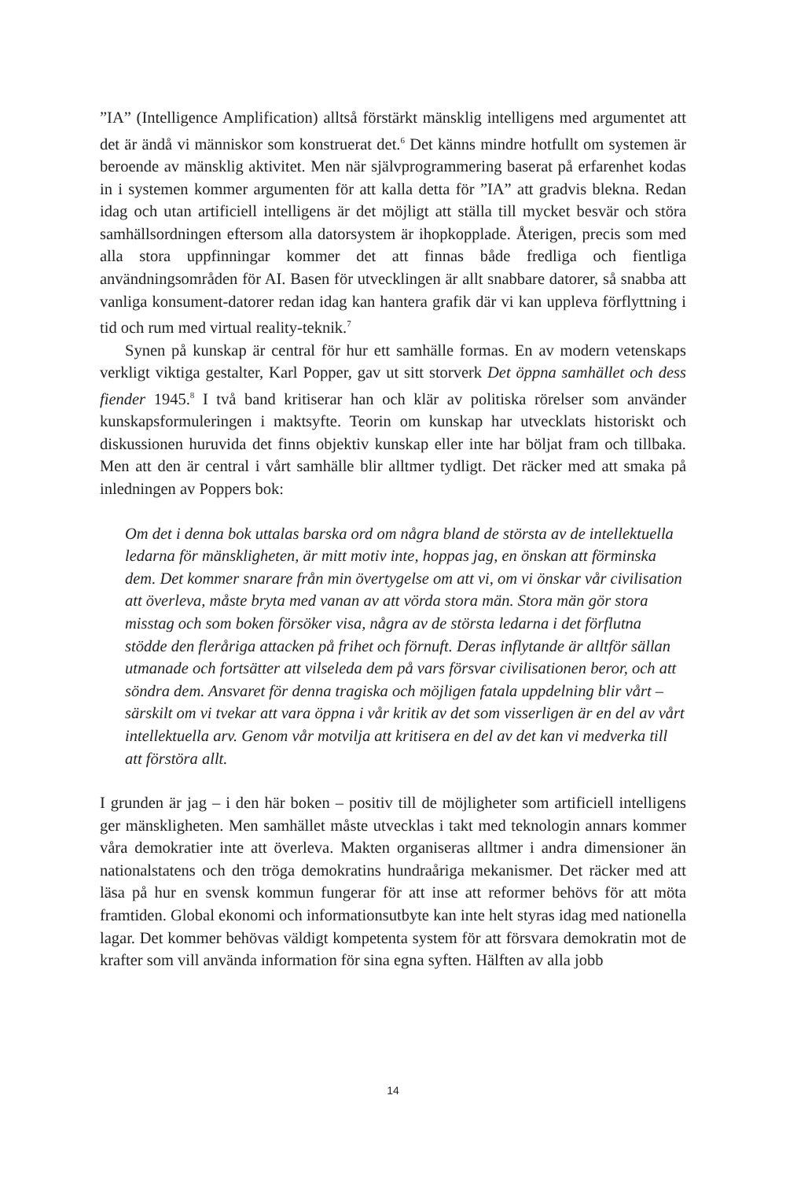”IA” (Intelligence Amplification) alltså förstärkt mänsklig intelligens med argumentet att det är ändå vi människor som konstruerat det.<sup>6</sup> Det känns mindre hotfullt om systemen är beroende av mänsklig aktivitet. Men när självprogrammering baserat på erfarenhet kodas in i systemen kommer argumenten för att kalla detta för ”IA” att gradvis blekna. Redan idag och utan artificiell intelligens är det möjligt att ställa till mycket besvär och störa samhällsordningen eftersom alla datorsystem är ihopkopplade. Återigen, precis som med alla stora uppfinningar kommer det att finnas både fredliga och fientliga användningsområden för AI. Basen för utvecklingen är allt snabbare datorer, så snabba att vanliga konsument-datorer redan idag kan hantera grafik där vi kan uppleva förflyttning i tid och rum med virtual reality-teknik.<sup>7</sup>
Synen på kunskap är central för hur ett samhälle formas. En av modern vetenskaps verkligt viktiga gestalter, Karl Popper, gav ut sitt storverk Det öppna samhället och dess fiender 1945.<sup>8</sup> I två band kritiserar han och klär av politiska rörelser som använder kunskapsformuleringen i maktsyfte. Teorin om kunskap har utvecklats historiskt och diskussionen huruvida det finns objektiv kunskap eller inte har böljat fram och tillbaka. Men att den är central i vårt samhälle blir alltmer tydligt. Det räcker med att smaka på inledningen av Poppers bok:
Om det i denna bok uttalas barska ord om några bland de största av de intellektuella ledarna för mänskligheten, är mitt motiv inte, hoppas jag, en önskan att förminska dem. Det kommer snarare från min övertygelse om att vi, om vi önskar vår civilisation att överleva, måste bryta med vanan av att vörda stora män. Stora män gör stora misstag och som boken försöker visa, några av de största ledarna i det förflutna stödde den fleråriga attacken på frihet och förnuft. Deras inflytande är alltför sällan utmanade och fortsätter att vilseleda dem på vars försvar civilisationen beror, och att söndra dem. Ansvaret för denna tragiska och möjligen fatala uppdelning blir vårt – särskilt om vi tvekar att vara öppna i vår kritik av det som visserligen är en del av vårt intellektuella arv. Genom vår motvilja att kritisera en del av det kan vi medverka till att förstöra allt.
I grunden är jag – i den här boken – positiv till de möjligheter som artificiell intelligens ger mänskligheten. Men samhället måste utvecklas i takt med teknologin annars kommer våra demokratier inte att överleva. Makten organiseras alltmer i andra dimensioner än nationalstatens och den tröga demokratins hundraåriga mekanismer. Det räcker med att läsa på hur en svensk kommun fungerar för att inse att reformer behövs för att möta framtiden. Global ekonomi och informationsutbyte kan inte helt styras idag med nationella lagar. Det kommer behövas väldigt kompetenta system för att försvara demokratin mot de krafter som vill använda information för sina egna syften. Hälften av alla jobb
14